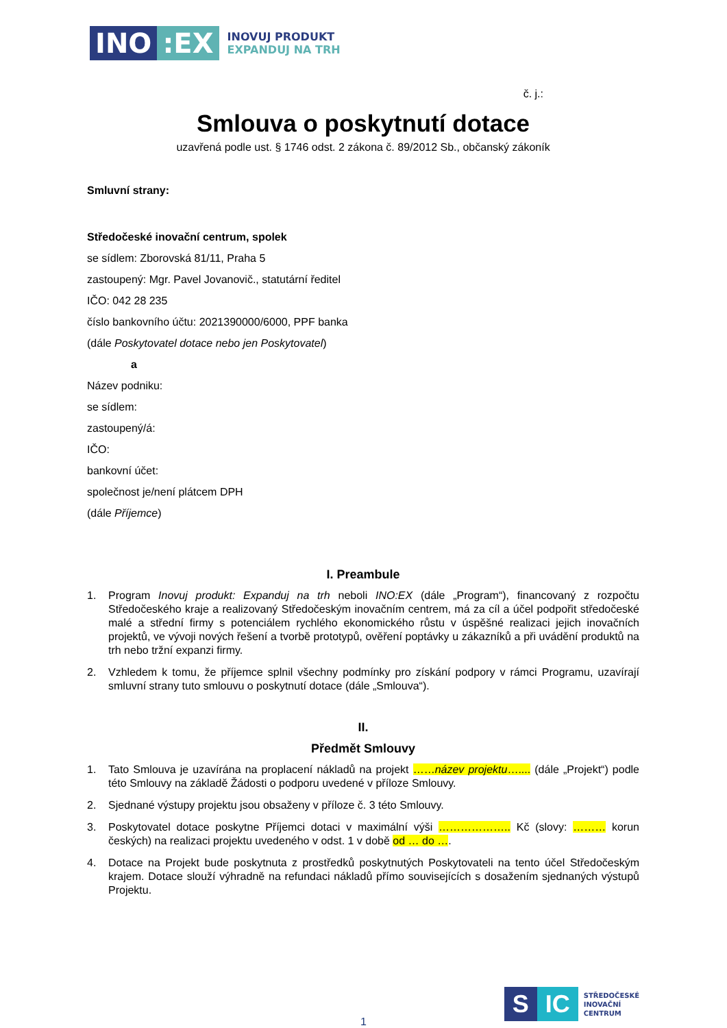INO:EX
INOVUJ PRODUKT
EXPANDUJ NA TRH
č. j.:
Smlouva o poskytnutí dotace
uzavřená podle ust. § 1746 odst. 2 zákona č. 89/2012 Sb., občanský zákoník
Smluvní strany:
Středočeské inovační centrum, spolek
se sídlem: Zborovská 81/11, Praha 5
zastoupený: Mgr. Pavel Jovanovič., statutární ředitel
IČO: 042 28 235
číslo bankovního účtu: 2021390000/6000, PPF banka
(dále Poskytovatel dotace nebo jen Poskytovatel)
a
Název podniku:
se sídlem:
zastoupený/á:
IČO:
bankovní účet:
společnost je/není plátcem DPH
(dále Příjemce)
I. Preambule
1. Program Inovuj produkt: Expanduj na trh neboli INO:EX (dále „Program“), financovaný z rozpočtu Středočeského kraje a realizovaný Středočeským inovačním centrem, má za cíl a účel podpořit středočeské malé a střední firmy s potenciálem rychlého ekonomického růstu v úspěšné realizaci jejich inovačních projektů, ve vývoji nových řešení a tvorbě prototypů, ověření poptávky u zákazníků a při uvádění produktů na trh nebo tržní expanzi firmy.
2. Vzhledem k tomu, že příjemce splnil všechny podmínky pro získání podpory v rámci Programu, uzavírají smluvní strany tuto smlouvu o poskytnutí dotace (dále „Smlouva“).
II.
Předmět Smlouvy
1. Tato Smlouva je uzavírána na proplacení nákladů na projekt ……název projektu….... (dále „Projekt“) podle této Smlouvy na základě Žádosti o podporu uvedené v příloze Smlouvy.
2. Sjednané výstupy projektu jsou obsaženy v příloze č. 3 této Smlouvy.
3. Poskytovatel dotace poskytne Příjemci dotaci v maximální výši ……………….. Kč (slovy: ……… korun českých) na realizaci projektu uvedeného v odst. 1 v době od … do ….
4. Dotace na Projekt bude poskytnuta z prostředků poskytnutých Poskytovateli na tento účel Středočeským krajem. Dotace slouží výhradně na refundaci nákladů přímo souvisejících s dosažením sjednaných výstupů Projektu.
1
S IC
STŘEDOČESKÉ
INOVAČNÍ
CENTRUM